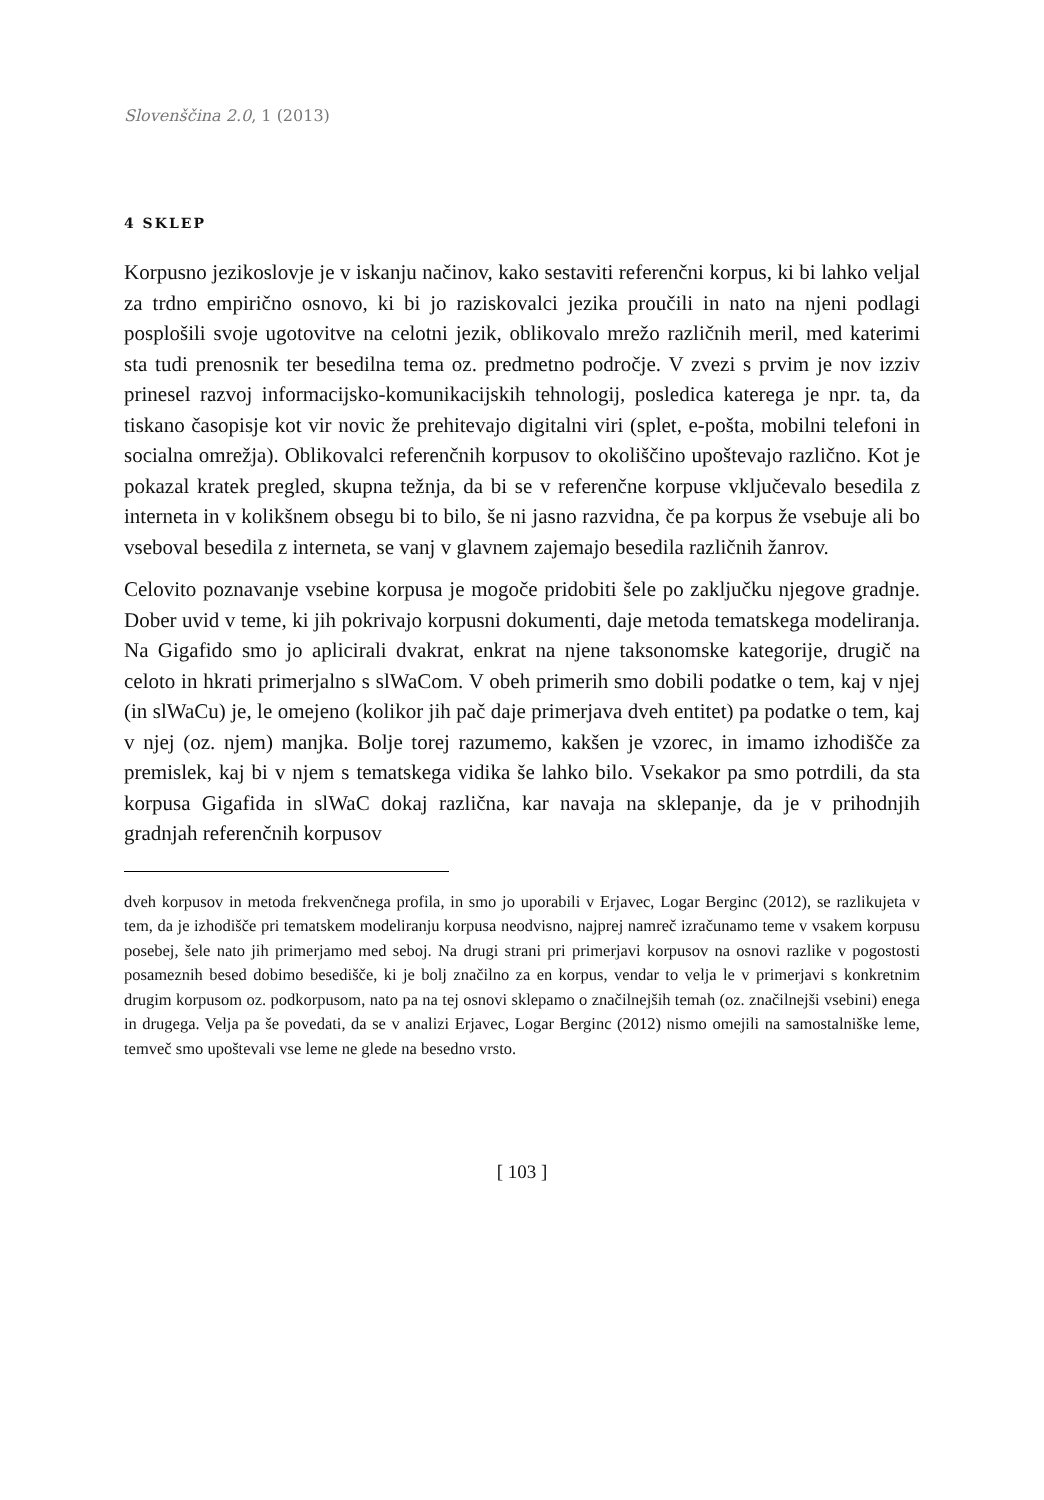Slovenščina 2.0, 1 (2013)
4 SKLEP
Korpusno jezikoslovje je v iskanju načinov, kako sestaviti referenčni korpus, ki bi lahko veljal za trdno empirično osnovo, ki bi jo raziskovalci jezika proučili in nato na njeni podlagi posplošili svoje ugotovitve na celotni jezik, oblikovalo mrežo različnih meril, med katerimi sta tudi prenosnik ter besedilna tema oz. predmetno področje. V zvezi s prvim je nov izziv prinesel razvoj informacijsko-komunikacijskih tehnologij, posledica katerega je npr. ta, da tiskano časopisje kot vir novic že prehitevajo digitalni viri (splet, e-pošta, mobilni telefoni in socialna omrežja). Oblikovalci referenčnih korpusov to okoliščino upoštevajo različno. Kot je pokazal kratek pregled, skupna težnja, da bi se v referenčne korpuse vključevalo besedila z interneta in v kolikšnem obsegu bi to bilo, še ni jasno razvidna, če pa korpus že vsebuje ali bo vseboval besedila z interneta, se vanj v glavnem zajemajo besedila različnih žanrov.
Celovito poznavanje vsebine korpusa je mogoče pridobiti šele po zaključku njegove gradnje. Dober uvid v teme, ki jih pokrivajo korpusni dokumenti, daje metoda tematskega modeliranja. Na Gigafido smo jo aplicirali dvakrat, enkrat na njene taksonomske kategorije, drugič na celoto in hkrati primerjalno s slWaCom. V obeh primerih smo dobili podatke o tem, kaj v njej (in slWaCu) je, le omejeno (kolikor jih pač daje primerjava dveh entitet) pa podatke o tem, kaj v njej (oz. njem) manjka. Bolje torej razumemo, kakšen je vzorec, in imamo izhodišče za premislek, kaj bi v njem s tematskega vidika še lahko bilo. Vsekakor pa smo potrdili, da sta korpusa Gigafida in slWaC dokaj različna, kar navaja na sklepanje, da je v prihodnjih gradnjah referenčnih korpusov
dveh korpusov in metoda frekvenčnega profila, in smo jo uporabili v Erjavec, Logar Berginc (2012), se razlikujeta v tem, da je izhodišče pri tematskem modeliranju korpusa neodvisno, najprej namreč izračunamo teme v vsakem korpusu posebej, šele nato jih primerjamo med seboj. Na drugi strani pri primerjavi korpusov na osnovi razlike v pogostosti posameznih besed dobimo besedišče, ki je bolj značilno za en korpus, vendar to velja le v primerjavi s konkretnim drugim korpusom oz. podkorpusom, nato pa na tej osnovi sklepamo o značilnejših temah (oz. značilnejši vsebini) enega in drugega. Velja pa še povedati, da se v analizi Erjavec, Logar Berginc (2012) nismo omejili na samostalniške leme, temveč smo upoštevali vse leme ne glede na besedno vrsto.
[ 103 ]